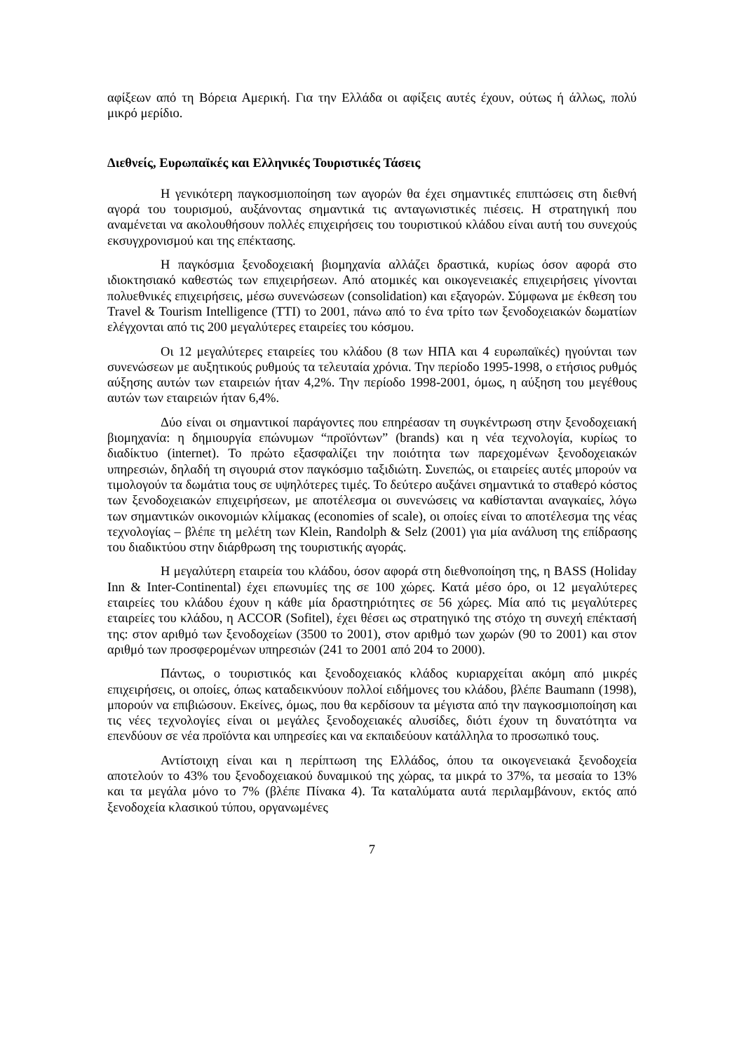αφίξεων από τη Βόρεια Αμερική. Για την Ελλάδα οι αφίξεις αυτές έχουν, ούτως ή άλλως, πολύ μικρό μερίδιο.
Διεθνείς, Ευρωπαϊκές και Ελληνικές Τουριστικές Τάσεις
Η γενικότερη παγκοσμιοποίηση των αγορών θα έχει σημαντικές επιπτώσεις στη διεθνή αγορά του τουρισμού, αυξάνοντας σημαντικά τις ανταγωνιστικές πιέσεις. Η στρατηγική που αναμένεται να ακολουθήσουν πολλές επιχειρήσεις του τουριστικού κλάδου είναι αυτή του συνεχούς εκσυγχρονισμού και της επέκτασης.
Η παγκόσμια ξενοδοχειακή βιομηχανία αλλάζει δραστικά, κυρίως όσον αφορά στο ιδιοκτησιακό καθεστώς των επιχειρήσεων. Από ατομικές και οικογενειακές επιχειρήσεις γίνονται πολυεθνικές επιχειρήσεις, μέσω συνενώσεων (consolidation) και εξαγορών. Σύμφωνα με έκθεση του Travel & Tourism Intelligence (TTI) το 2001, πάνω από το ένα τρίτο των ξενοδοχειακών δωματίων ελέγχονται από τις 200 μεγαλύτερες εταιρείες του κόσμου.
Οι 12 μεγαλύτερες εταιρείες του κλάδου (8 των ΗΠΑ και 4 ευρωπαϊκές) ηγούνται των συνενώσεων με αυξητικούς ρυθμούς τα τελευταία χρόνια. Την περίοδο 1995-1998, ο ετήσιος ρυθμός αύξησης αυτών των εταιρειών ήταν 4,2%. Την περίοδο 1998-2001, όμως, η αύξηση του μεγέθους αυτών των εταιρειών ήταν 6,4%.
Δύο είναι οι σημαντικοί παράγοντες που επηρέασαν τη συγκέντρωση στην ξενοδοχειακή βιομηχανία: η δημιουργία επώνυμων “προϊόντων” (brands) και η νέα τεχνολογία, κυρίως το διαδίκτυο (internet). Το πρώτο εξασφαλίζει την ποιότητα των παρεχομένων ξενοδοχειακών υπηρεσιών, δηλαδή τη σιγουριά στον παγκόσμιο ταξιδιώτη. Συνεπώς, οι εταιρείες αυτές μπορούν να τιμολογούν τα δωμάτια τους σε υψηλότερες τιμές. Το δεύτερο αυξάνει σημαντικά το σταθερό κόστος των ξενοδοχειακών επιχειρήσεων, με αποτέλεσμα οι συνενώσεις να καθίστανται αναγκαίες, λόγω των σημαντικών οικονομιών κλίμακας (economies of scale), οι οποίες είναι το αποτέλεσμα της νέας τεχνολογίας – βλέπε τη μελέτη των Klein, Randolph & Selz (2001) για μία ανάλυση της επίδρασης του διαδικτύου στην διάρθρωση της τουριστικής αγοράς.
Η μεγαλύτερη εταιρεία του κλάδου, όσον αφορά στη διεθνοποίηση της, η BASS (Holiday Inn & Inter-Continental) έχει επωνυμίες της σε 100 χώρες. Κατά μέσο όρο, οι 12 μεγαλύτερες εταιρείες του κλάδου έχουν η κάθε μία δραστηριότητες σε 56 χώρες. Μία από τις μεγαλύτερες εταιρείες του κλάδου, η ACCOR (Sofitel), έχει θέσει ως στρατηγικό της στόχο τη συνεχή επέκτασή της: στον αριθμό των ξενοδοχείων (3500 το 2001), στον αριθμό των χωρών (90 το 2001) και στον αριθμό των προσφερομένων υπηρεσιών (241 το 2001 από 204 το 2000).
Πάντως, ο τουριστικός και ξενοδοχειακός κλάδος κυριαρχείται ακόμη από μικρές επιχειρήσεις, οι οποίες, όπως καταδεικνύουν πολλοί ειδήμονες του κλάδου, βλέπε Baumann (1998), μπορούν να επιβιώσουν. Εκείνες, όμως, που θα κερδίσουν τα μέγιστα από την παγκοσμιοποίηση και τις νέες τεχνολογίες είναι οι μεγάλες ξενοδοχειακές αλυσίδες, διότι έχουν τη δυνατότητα να επενδύουν σε νέα προϊόντα και υπηρεσίες και να εκπαιδεύουν κατάλληλα το προσωπικό τους.
Αντίστοιχη είναι και η περίπτωση της Ελλάδος, όπου τα οικογενειακά ξενοδοχεία αποτελούν το 43% του ξενοδοχειακού δυναμικού της χώρας, τα μικρά το 37%, τα μεσαία το 13% και τα μεγάλα μόνο το 7% (βλέπε Πίνακα 4). Τα καταλύματα αυτά περιλαμβάνουν, εκτός από ξενοδοχεία κλασικού τύπου, οργανωμένες
7